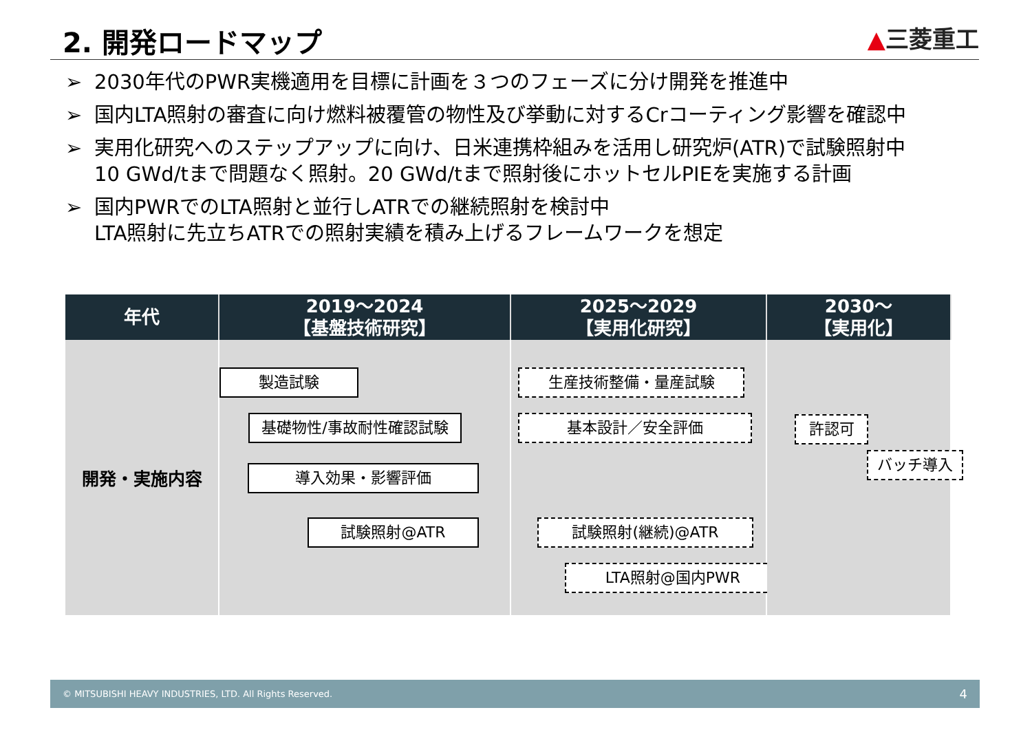2. 開発ロードマップ
▲三菱重工
➢ 2030年代のPWR実機適用を目標に計画を３つのフェーズに分け開発を推進中
➢ 国内LTA照射の審査に向け燃料被覆管の物性及び挙動に対するCrコーティング影響を確認中
➢ 実用化研究へのステップアップに向け、日米連携枠組みを活用し研究炉(ATR)で試験照射中
10 GWd/tまで問題なく照射。20 GWd/tまで照射後にホットセルPIEを実施する計画
➢ 国内PWRでのLTA照射と並行しATRでの継続照射を検討中
LTA照射に先立ちATRでの照射実績を積み上げるフレームワークを想定
| 年代 | 2019～2024 【基盤技術研究】 | 2025～2029 【実用化研究】 | 2030～ 【実用化】 |
| --- | --- | --- | --- |
| 開発・実施内容 | 製造試験 基礎物性/事故耐性確認試験 導入効果・影響評価 試験照射@ATR | 生産技術整備・量産試験 基本設計／安全評価 試験照射(継続)@ATR LTA照射@国内PWR | 許認可 バッチ導入 |
© MITSUBISHI HEAVY INDUSTRIES, LTD. All Rights Reserved. 4